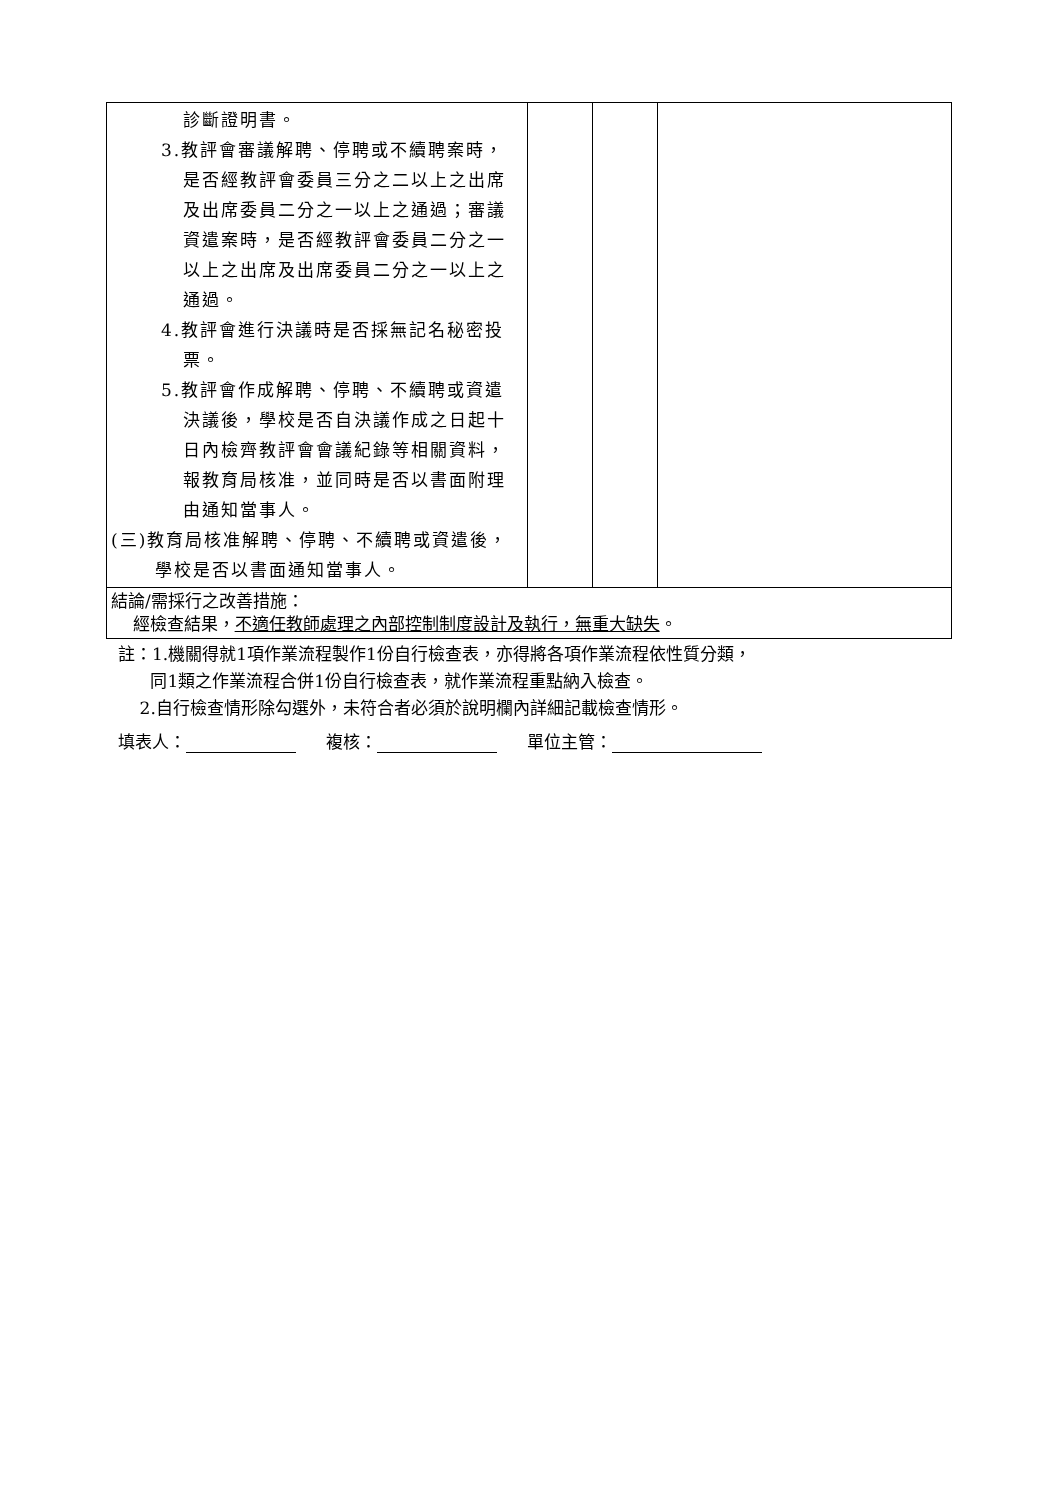| 診斷證明書。 3.教評會審議解聘、停聘或不續聘案時，是否經教評會委員三分之二以上之出席及出席委員二分之一以上之通過；審議資遣案時，是否經教評會委員二分之一以上之出席及出席委員二分之一以上之通過。 4.教評會進行決議時是否採無記名秘密投票。 5.教評會作成解聘、停聘、不續聘或資遣決議後，學校是否自決議作成之日起十日內檢齊教評會會議紀錄等相關資料，報教育局核准，並同時是否以書面附理由通知當事人。 (三)教育局核准解聘、停聘、不續聘或資遣後，學校是否以書面通知當事人。 | | | |
| 結論/需採行之改善措施： 經檢查結果， 不適任教師處理之內部控制制度設計及執行，無重大缺失 。 | | | |
註：1.機關得就1項作業流程製作1份自行檢查表，亦得將各項作業流程依性質分類，
同1類之作業流程合併1份自行檢查表，就作業流程重點納入檢查。
2.自行檢查情形除勾選外，未符合者必須於說明欄內詳細記載檢查情形。
填表人： 複核： 單位主管：